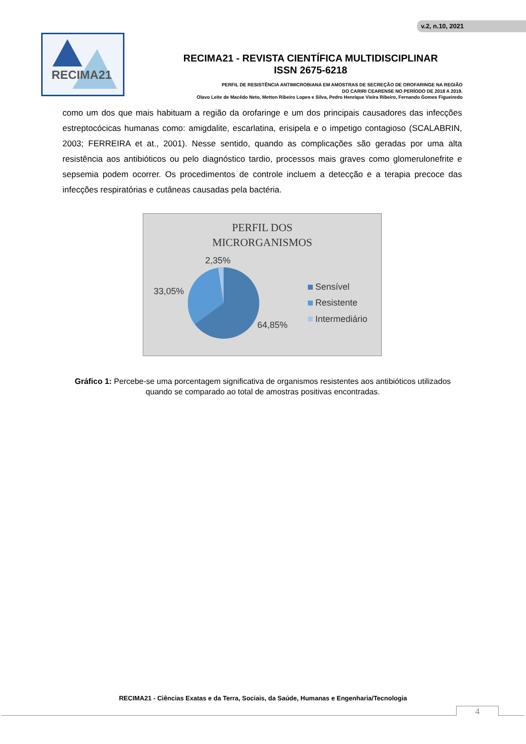v.2, n.10, 2021
RECIMA21
RECIMA21 - REVISTA CIENTÍFICA MULTIDISCIPLINAR
ISSN 2675-6218
PERFIL DE RESISTÊNCIA ANTIMICROBIANA EM AMOSTRAS DE SECREÇÃO DE OROFARINGE NA REGIÃO
DO CARIRI CEARENSE NO PERÍODO DE 2018 A 2019.
Olavo Leite de Macêdo Neto, Metton Ribeiro Lopes e Silva, Pedro Henrique Vieira Ribeiro, Fernando Gomes Figueiredo
como um dos que mais habituam a região da orofaringe e um dos principais causadores das infecções estreptocócicas humanas como: amigdalite, escarlatina, erisipela e o impetigo contagioso (SCALABRIN, 2003; FERREIRA et at., 2001). Nesse sentido, quando as complicações são geradas por uma alta resistência aos antibióticos ou pelo diagnóstico tardio, processos mais graves como glomerulonefrite e sepsemia podem ocorrer. Os procedimentos de controle incluem a detecção e a terapia precoce das infecções respiratórias e cutâneas causadas pela bactéria.
PERFIL DOS
MICRORGANISMOS
2,35%
33,05%
64,85%
Sensível
Resistente
Intermediário
Gráfico 1: Percebe-se uma porcentagem significativa de organismos resistentes aos antibióticos utilizados quando se comparado ao total de amostras positivas encontradas.
RECIMA21 - Ciências Exatas e da Terra, Sociais, da Saúde, Humanas e Engenharia/Tecnologia
4